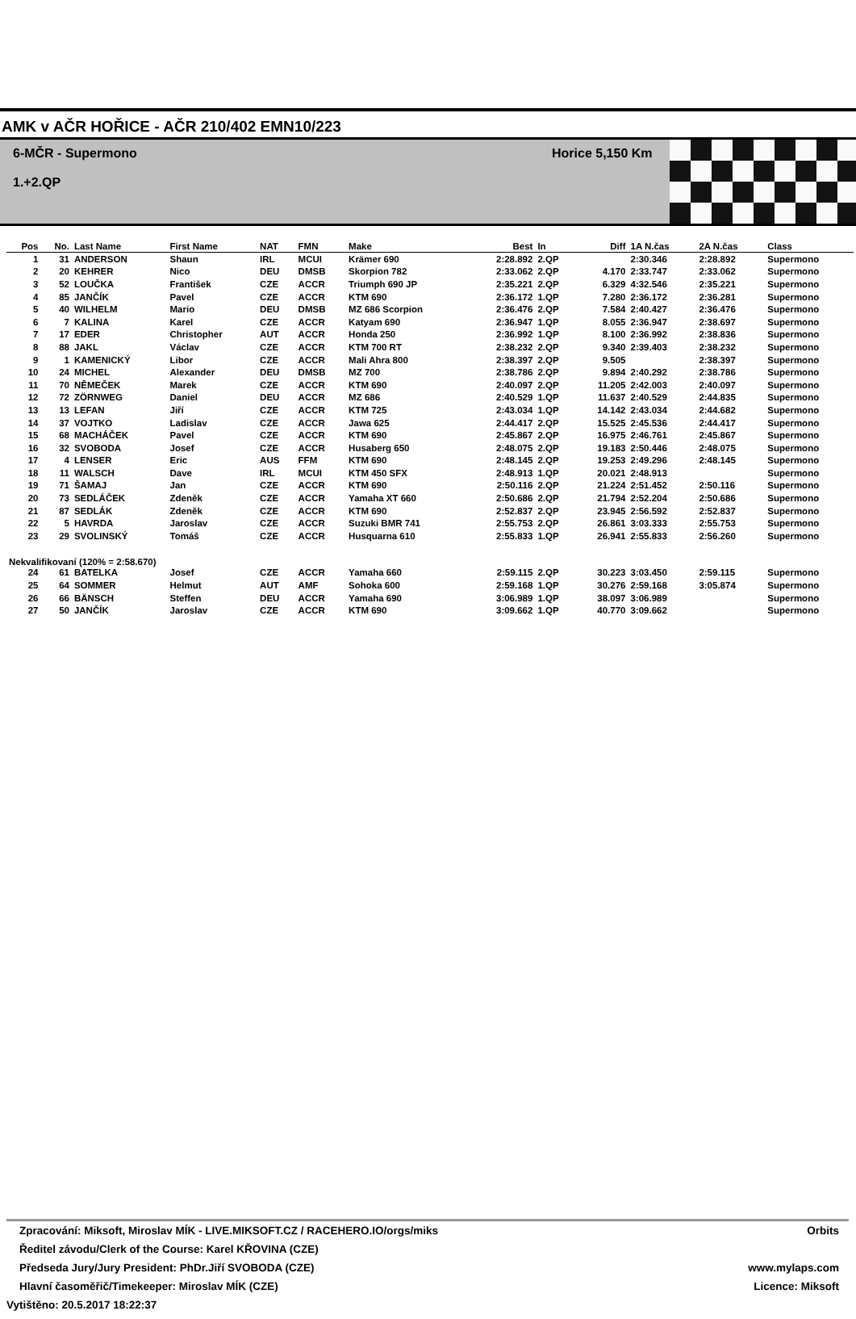AMK v AČR HOŘICE - AČR 210/402 EMN10/223
6-MČR - Supermono
1.+2.QP
Horice 5,150 Km
| Pos | No. | Last Name | First Name | NAT | FMN | Make | Best | In | Diff | 1A N.čas | 2A N.čas | Class |
| --- | --- | --- | --- | --- | --- | --- | --- | --- | --- | --- | --- | --- |
| 1 | 31 | ANDERSON | Shaun | IRL | MCUI | Krämer 690 | 2:28.892 | 2.QP | | 2:30.346 | 2:28.892 | Supermono |
| 2 | 20 | KEHRER | Nico | DEU | DMSB | Skorpion 782 | 2:33.062 | 2.QP | 4.170 | 2:33.747 | 2:33.062 | Supermono |
| 3 | 52 | LOUČKA | František | CZE | ACCR | Triumph 690 JP | 2:35.221 | 2.QP | 6.329 | 4:32.546 | 2:35.221 | Supermono |
| 4 | 85 | JANČÍK | Pavel | CZE | ACCR | KTM 690 | 2:36.172 | 1.QP | 7.280 | 2:36.172 | 2:36.281 | Supermono |
| 5 | 40 | WILHELM | Mario | DEU | DMSB | MZ 686 Scorpion | 2:36.476 | 2.QP | 7.584 | 2:40.427 | 2:36.476 | Supermono |
| 6 | 7 | KALINA | Karel | CZE | ACCR | Katyam 690 | 2:36.947 | 1.QP | 8.055 | 2:36.947 | 2:38.697 | Supermono |
| 7 | 17 | EDER | Christopher | AUT | ACCR | Honda 250 | 2:36.992 | 1.QP | 8.100 | 2:36.992 | 2:38.836 | Supermono |
| 8 | 88 | JAKL | Václav | CZE | ACCR | KTM 700 RT | 2:38.232 | 2.QP | 9.340 | 2:39.403 | 2:38.232 | Supermono |
| 9 | 1 | KAMENICKÝ | Libor | CZE | ACCR | Mali Ahra 800 | 2:38.397 | 2.QP | 9.505 | | 2:38.397 | Supermono |
| 10 | 24 | MICHEL | Alexander | DEU | DMSB | MZ 700 | 2:38.786 | 2.QP | 9.894 | 2:40.292 | 2:38.786 | Supermono |
| 11 | 70 | NĚMEČEK | Marek | CZE | ACCR | KTM 690 | 2:40.097 | 2.QP | 11.205 | 2:42.003 | 2:40.097 | Supermono |
| 12 | 72 | ZÖRNWEG | Daniel | DEU | ACCR | MZ 686 | 2:40.529 | 1.QP | 11.637 | 2:40.529 | 2:44.835 | Supermono |
| 13 | 13 | LEFAN | Jiří | CZE | ACCR | KTM 725 | 2:43.034 | 1.QP | 14.142 | 2:43.034 | 2:44.682 | Supermono |
| 14 | 37 | VOJTKO | Ladislav | CZE | ACCR | Jawa 625 | 2:44.417 | 2.QP | 15.525 | 2:45.536 | 2:44.417 | Supermono |
| 15 | 68 | MACHÁČEK | Pavel | CZE | ACCR | KTM 690 | 2:45.867 | 2.QP | 16.975 | 2:46.761 | 2:45.867 | Supermono |
| 16 | 32 | SVOBODA | Josef | CZE | ACCR | Husaberg 650 | 2:48.075 | 2.QP | 19.183 | 2:50.446 | 2:48.075 | Supermono |
| 17 | 4 | LENSER | Eric | AUS | FFM | KTM 690 | 2:48.145 | 2.QP | 19.253 | 2:49.296 | 2:48.145 | Supermono |
| 18 | 11 | WALSCH | Dave | IRL | MCUI | KTM 450 SFX | 2:48.913 | 1.QP | 20.021 | 2:48.913 | | Supermono |
| 19 | 71 | ŠAMAJ | Jan | CZE | ACCR | KTM 690 | 2:50.116 | 2.QP | 21.224 | 2:51.452 | 2:50.116 | Supermono |
| 20 | 73 | SEDLÁČEK | Zdeněk | CZE | ACCR | Yamaha XT 660 | 2:50.686 | 2.QP | 21.794 | 2:52.204 | 2:50.686 | Supermono |
| 21 | 87 | SEDLÁK | Zdeněk | CZE | ACCR | KTM 690 | 2:52.837 | 2.QP | 23.945 | 2:56.592 | 2:52.837 | Supermono |
| 22 | 5 | HAVRDA | Jaroslav | CZE | ACCR | Suzuki BMR 741 | 2:55.753 | 2.QP | 26.861 | 3:03.333 | 2:55.753 | Supermono |
| 23 | 29 | SVOLINSKÝ | Tomáš | CZE | ACCR | Husquarna 610 | 2:55.833 | 1.QP | 26.941 | 2:55.833 | 2:56.260 | Supermono |
| Nekvalifikovaní (120% = 2:58.670) | | | | | | | | | | | | |
| 24 | 61 | BATELKA | Josef | CZE | ACCR | Yamaha 660 | 2:59.115 | 2.QP | 30.223 | 3:03.450 | 2:59.115 | Supermono |
| 25 | 64 | SOMMER | Helmut | AUT | AMF | Sohoka 600 | 2:59.168 | 1.QP | 30.276 | 2:59.168 | 3:05.874 | Supermono |
| 26 | 66 | BÄNSCH | Steffen | DEU | ACCR | Yamaha 690 | 3:06.989 | 1.QP | 38.097 | 3:06.989 | | Supermono |
| 27 | 50 | JANČÍK | Jaroslav | CZE | ACCR | KTM 690 | 3:09.662 | 1.QP | 40.770 | 3:09.662 | | Supermono |
Zpracování: Miksoft, Miroslav MÍK - LIVE.MIKSOFT.CZ / RACEHERO.IO/orgs/miks Orbits
Ředitel závodu/Clerk of the Course: Karel KŘOVINA (CZE)
Předseda Jury/Jury President: PhDr.Jiří SVOBODA (CZE) www.mylaps.com
Hlavní časoměřič/Timekeeper: Miroslav MÍK (CZE) Licence: Miksoft
Vytištěno: 20.5.2017 18:22:37